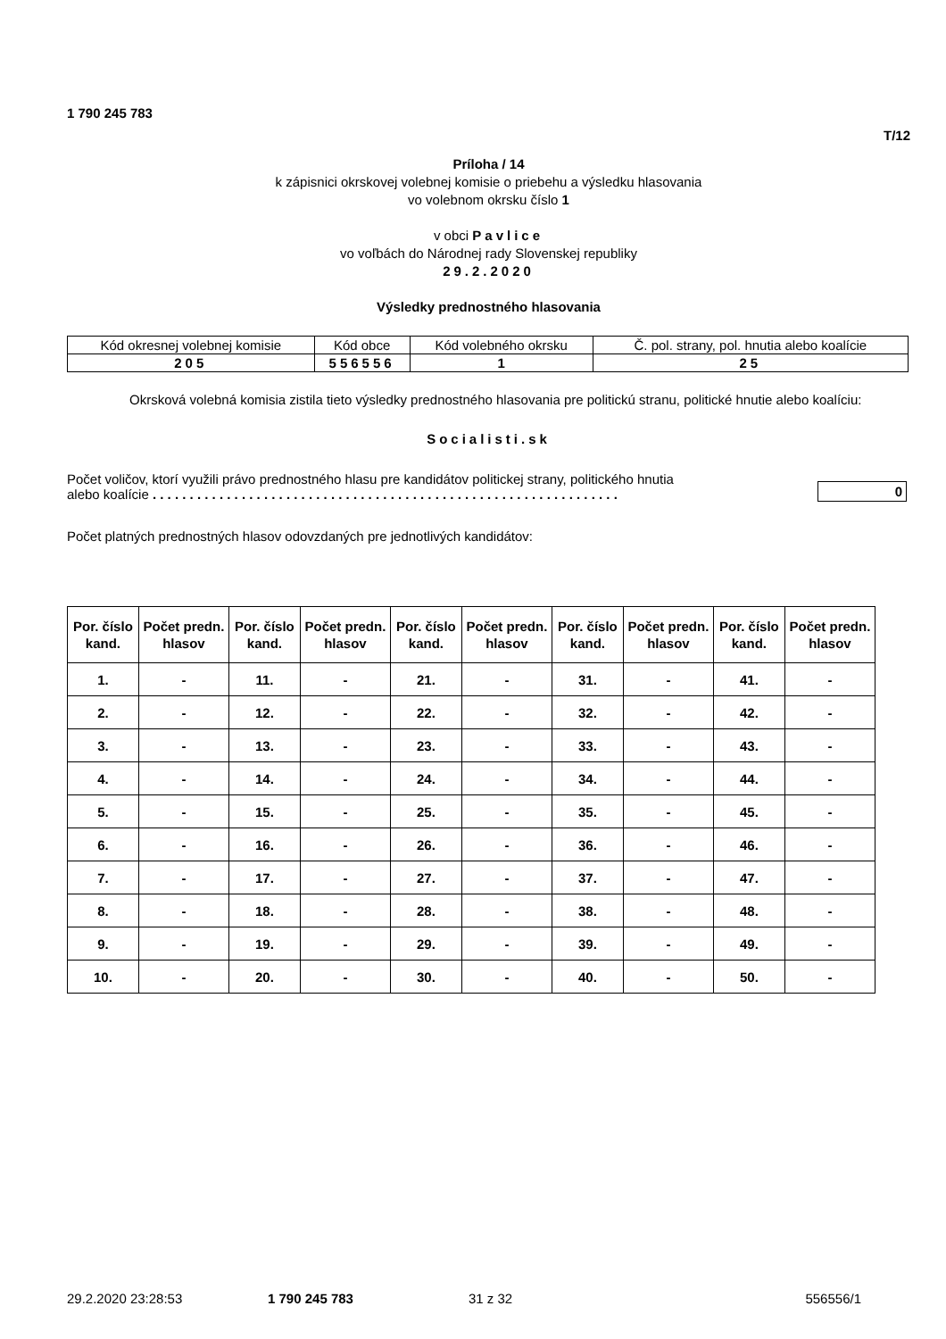1 790 245 783
T/12
Príloha / 14
k zápisnici okrskovej volebnej komisie o priebehu a výsledku hlasovania
vo volebnom okrsku číslo 1
v obci Pavlice
vo voľbách do Národnej rady Slovenskej republiky
29.2.2020
Výsledky prednostného hlasovania
| Kód okresnej volebnej komisie | Kód obce | Kód volebného okrsku | Č. pol. strany, pol. hnutia alebo koalície |
| 205 | 556556 | 1 | 25 |
Okrsková volebná komisia zistila tieto výsledky prednostného hlasovania pre politickú stranu, politické hnutie alebo koalíciu:
Socialisti.sk
Počet voličov, ktorí využili právo prednostného hlasu pre kandidátov politickej strany, politického hnutia
alebo koalície . . . . . . . . . . . . . . . . . . . . . . . . . . . . . . . . . . . . . . . . . . . . . . . . . . . . . . . . . . . . . . .
0
Počet platných prednostných hlasov odovzdaných pre jednotlivých kandidátov:
| Por. číslo kand. | Počet predn. hlasov | Por. číslo kand. | Počet predn. hlasov | Por. číslo kand. | Počet predn. hlasov | Por. číslo kand. | Počet predn. hlasov | Por. číslo kand. | Počet predn. hlasov |
| --- | --- | --- | --- | --- | --- | --- | --- | --- | --- |
| 1. | - | 11. | - | 21. | - | 31. | - | 41. | - |
| 2. | - | 12. | - | 22. | - | 32. | - | 42. | - |
| 3. | - | 13. | - | 23. | - | 33. | - | 43. | - |
| 4. | - | 14. | - | 24. | - | 34. | - | 44. | - |
| 5. | - | 15. | - | 25. | - | 35. | - | 45. | - |
| 6. | - | 16. | - | 26. | - | 36. | - | 46. | - |
| 7. | - | 17. | - | 27. | - | 37. | - | 47. | - |
| 8. | - | 18. | - | 28. | - | 38. | - | 48. | - |
| 9. | - | 19. | - | 29. | - | 39. | - | 49. | - |
| 10. | - | 20. | - | 30. | - | 40. | - | 50. | - |
29.2.2020 23:28:53 1 790 245 783 31 z 32 556556/1